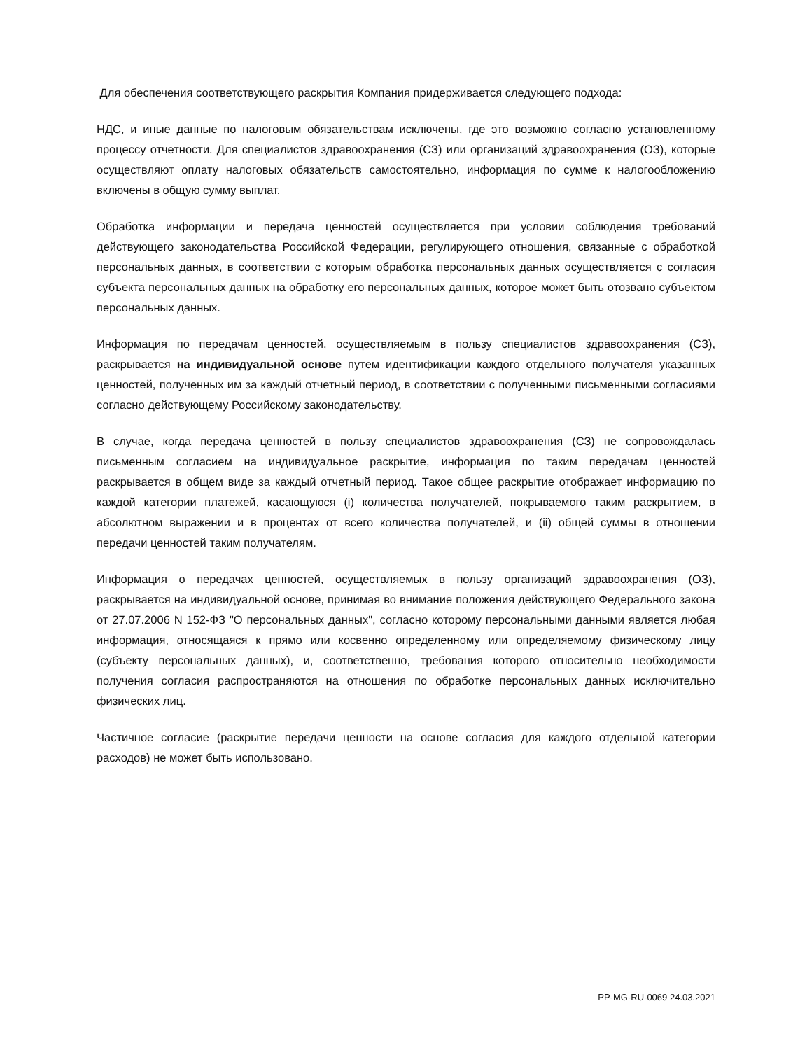Для обеспечения соответствующего раскрытия Компания придерживается следующего подхода:
НДС, и иные данные по налоговым обязательствам исключены, где это возможно согласно установленному процессу отчетности. Для специалистов здравоохранения (СЗ) или организаций здравоохранения (ОЗ), которые осуществляют оплату налоговых обязательств самостоятельно, информация по сумме к налогообложению включены в общую сумму выплат.
Обработка информации и передача ценностей осуществляется при условии соблюдения требований действующего законодательства Российской Федерации, регулирующего отношения, связанные с обработкой персональных данных, в соответствии с которым обработка персональных данных осуществляется с согласия субъекта персональных данных на обработку его персональных данных, которое может быть отозвано субъектом персональных данных.
Информация по передачам ценностей, осуществляемым в пользу специалистов здравоохранения (СЗ), раскрывается на индивидуальной основе путем идентификации каждого отдельного получателя указанных ценностей, полученных им за каждый отчетный период, в соответствии с полученными письменными согласиями согласно действующему Российскому законодательству.
В случае, когда передача ценностей в пользу специалистов здравоохранения (СЗ) не сопровождалась письменным согласием на индивидуальное раскрытие, информация по таким передачам ценностей раскрывается в общем виде за каждый отчетный период. Такое общее раскрытие отображает информацию по каждой категории платежей, касающуюся (i) количества получателей, покрываемого таким раскрытием, в абсолютном выражении и в процентах от всего количества получателей, и (ii) общей суммы в отношении передачи ценностей таким получателям.
Информация о передачах ценностей, осуществляемых в пользу организаций здравоохранения (ОЗ), раскрывается на индивидуальной основе, принимая во внимание положения действующего Федерального закона от 27.07.2006 N 152-ФЗ "О персональных данных", согласно которому персональными данными является любая информация, относящаяся к прямо или косвенно определенному или определяемому физическому лицу (субъекту персональных данных), и, соответственно, требования которого относительно необходимости получения согласия распространяются на отношения по обработке персональных данных исключительно физических лиц.
Частичное согласие (раскрытие передачи ценности на основе согласия для каждого отдельной категории расходов) не может быть использовано.
PP-MG-RU-0069 24.03.2021